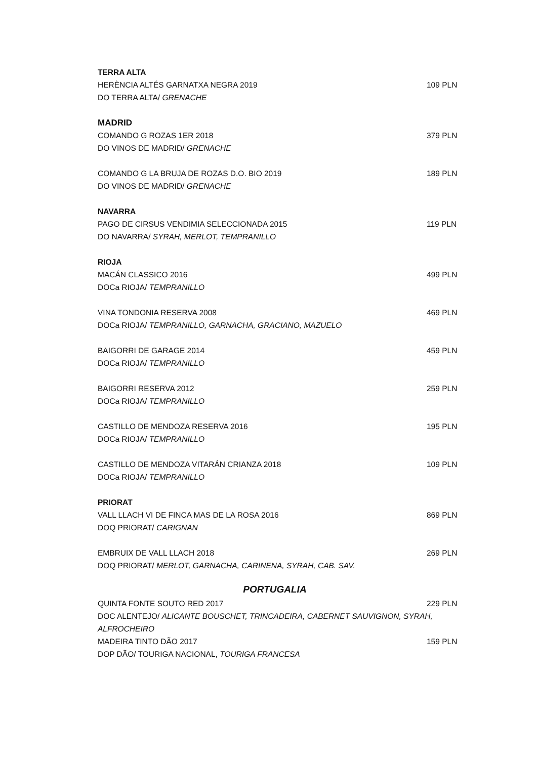TERRA ALTA
HERÈNCIA ALTÉS GARNATXA NEGRA 2019 109 PLN
DO TERRA ALTA/ GRENACHE
MADRID
COMANDO G ROZAS 1ER 2018 379 PLN
DO VINOS DE MADRID/ GRENACHE
COMANDO G LA BRUJA DE ROZAS D.O. BIO 2019 189 PLN
DO VINOS DE MADRID/ GRENACHE
NAVARRA
PAGO DE CIRSUS VENDIMIA SELECCIONADA 2015 119 PLN
DO NAVARRA/ SYRAH, MERLOT, TEMPRANILLO
RIOJA
MACÁN CLASSICO 2016 499 PLN
DOCa RIOJA/ TEMPRANILLO
VINA TONDONIA RESERVA 2008 469 PLN
DOCa RIOJA/ TEMPRANILLO, GARNACHA, GRACIANO, MAZUELO
BAIGORRI DE GARAGE 2014 459 PLN
DOCa RIOJA/ TEMPRANILLO
BAIGORRI RESERVA 2012 259 PLN
DOCa RIOJA/ TEMPRANILLO
CASTILLO DE MENDOZA RESERVA 2016 195 PLN
DOCa RIOJA/ TEMPRANILLO
CASTILLO DE MENDOZA VITARÁN CRIANZA 2018 109 PLN
DOCa RIOJA/ TEMPRANILLO
PRIORAT
VALL LLACH VI DE FINCA MAS DE LA ROSA 2016 869 PLN
DOQ PRIORAT/ CARIGNAN
EMBRUIX DE VALL LLACH 2018 269 PLN
DOQ PRIORAT/ MERLOT, GARNACHA, CARINENA, SYRAH, CAB. SAV.
PORTUGALIA
QUINTA FONTE SOUTO RED 2017 229 PLN
DOC ALENTEJO/ ALICANTE BOUSCHET, TRINCADEIRA, CABERNET SAUVIGNON, SYRAH, ALFROCHEIRO
MADEIRA TINTO DÃO 2017 159 PLN
DOP DÃO/ TOURIGA NACIONAL, TOURIGA FRANCESA